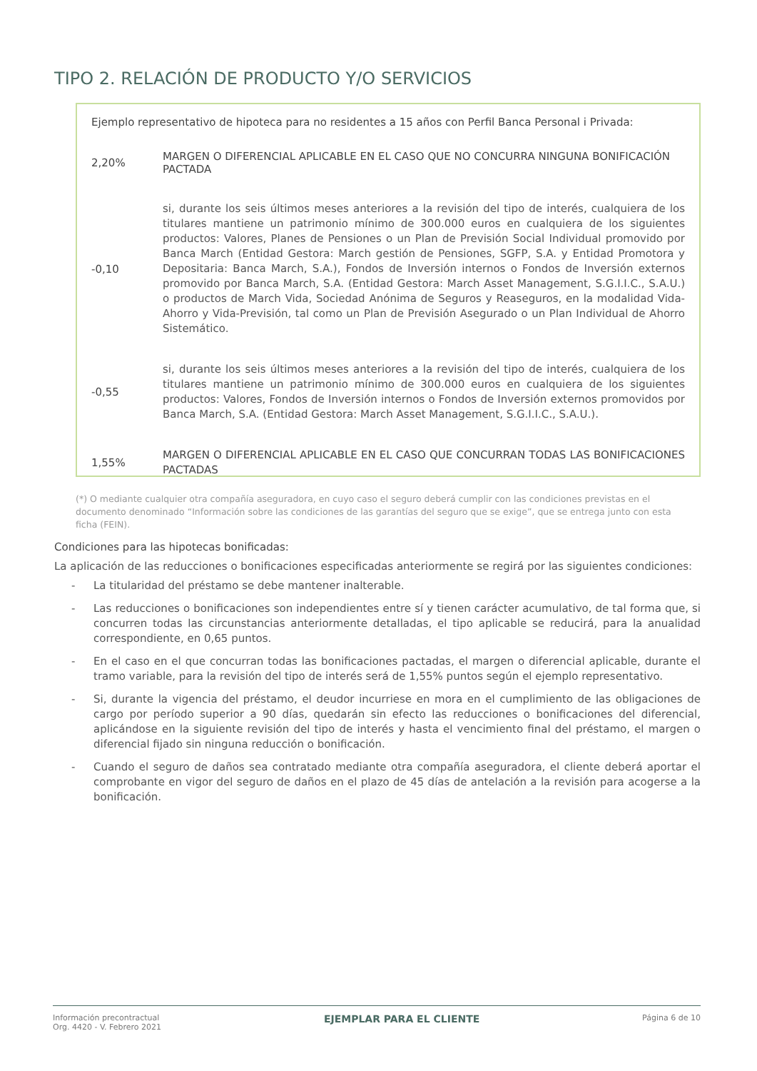TIPO 2. RELACIÓN DE PRODUCTO Y/O SERVICIOS
Ejemplo representativo de hipoteca para no residentes a 15 años con Perfil Banca Personal i Privada:
| 2,20% | MARGEN O DIFERENCIAL APLICABLE EN EL CASO QUE NO CONCURRA NINGUNA BONIFICACIÓN PACTADA |
| -0,10 | si, durante los seis últimos meses anteriores a la revisión del tipo de interés, cualquiera de los titulares mantiene un patrimonio mínimo de 300.000 euros en cualquiera de los siguientes productos: Valores, Planes de Pensiones o un Plan de Previsión Social Individual promovido por Banca March (Entidad Gestora: March gestión de Pensiones, SGFP, S.A. y Entidad Promotora y Depositaria: Banca March, S.A.), Fondos de Inversión internos o Fondos de Inversión externos promovido por Banca March, S.A. (Entidad Gestora: March Asset Management, S.G.I.I.C., S.A.U.) o productos de March Vida, Sociedad Anónima de Seguros y Reaseguros, en la modalidad Vida-Ahorro y Vida-Previsión, tal como un Plan de Previsión Asegurado o un Plan Individual de Ahorro Sistemático. |
| -0,55 | si, durante los seis últimos meses anteriores a la revisión del tipo de interés, cualquiera de los titulares mantiene un patrimonio mínimo de 300.000 euros en cualquiera de los siguientes productos: Valores, Fondos de Inversión internos o Fondos de Inversión externos promovidos por Banca March, S.A. (Entidad Gestora: March Asset Management, S.G.I.I.C., S.A.U.). |
| 1,55% | MARGEN O DIFERENCIAL APLICABLE EN EL CASO QUE CONCURRAN TODAS LAS BONIFICACIONES PACTADAS |
(*) O mediante cualquier otra compañía aseguradora, en cuyo caso el seguro deberá cumplir con las condiciones previstas en el documento denominado “Información sobre las condiciones de las garantías del seguro que se exige”, que se entrega junto con esta ficha (FEIN).
Condiciones para las hipotecas bonificadas:
La aplicación de las reducciones o bonificaciones especificadas anteriormente se regirá por las siguientes condiciones:
- La titularidad del préstamo se debe mantener inalterable.
- Las reducciones o bonificaciones son independientes entre sí y tienen carácter acumulativo, de tal forma que, si concurren todas las circunstancias anteriormente detalladas, el tipo aplicable se reducirá, para la anualidad correspondiente, en 0,65 puntos.
- En el caso en el que concurran todas las bonificaciones pactadas, el margen o diferencial aplicable, durante el tramo variable, para la revisión del tipo de interés será de 1,55% puntos según el ejemplo representativo.
- Si, durante la vigencia del préstamo, el deudor incurriese en mora en el cumplimiento de las obligaciones de cargo por período superior a 90 días, quedarán sin efecto las reducciones o bonificaciones del diferencial, aplicándose en la siguiente revisión del tipo de interés y hasta el vencimiento final del préstamo, el margen o diferencial fijado sin ninguna reducción o bonificación.
- Cuando el seguro de daños sea contratado mediante otra compañía aseguradora, el cliente deberá aportar el comprobante en vigor del seguro de daños en el plazo de 45 días de antelación a la revisión para acogerse a la bonificación.
Información precontractual
Org. 4420 - V. Febrero 2021
EJEMPLAR PARA EL CLIENTE
Página 6 de 10